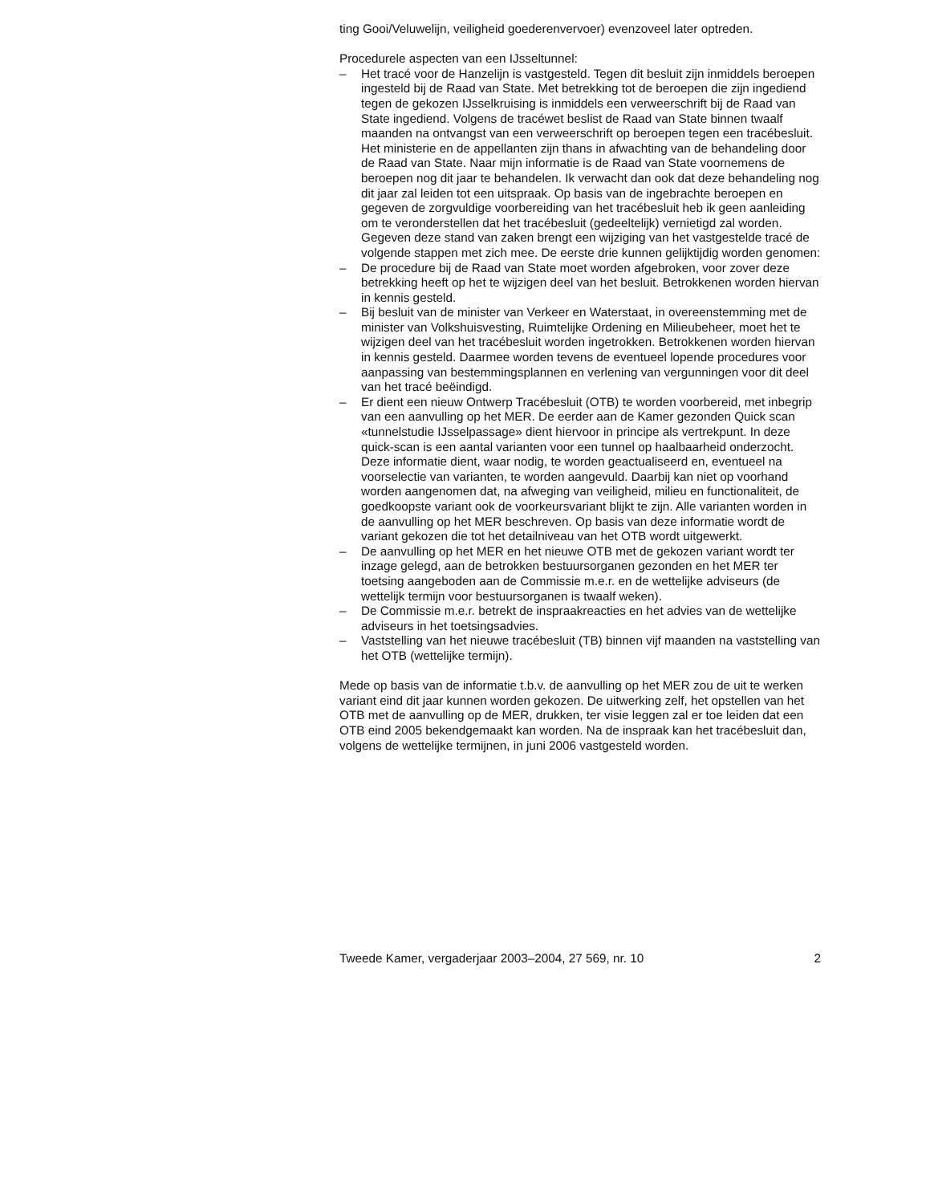ting Gooi/Veluwelijn, veiligheid goederenvervoer) evenzoveel later optreden.
Procedurele aspecten van een IJsseltunnel:
– Het tracé voor de Hanzelijn is vastgesteld. Tegen dit besluit zijn inmiddels beroepen ingesteld bij de Raad van State. Met betrekking tot de beroepen die zijn ingediend tegen de gekozen IJsselkruising is inmiddels een verweerschrift bij de Raad van State ingediend. Volgens de tracéwet beslist de Raad van State binnen twaalf maanden na ontvangst van een verweerschrift op beroepen tegen een tracébesluit. Het ministerie en de appellanten zijn thans in afwachting van de behandeling door de Raad van State. Naar mijn informatie is de Raad van State voornemens de beroepen nog dit jaar te behandelen. Ik verwacht dan ook dat deze behandeling nog dit jaar zal leiden tot een uitspraak. Op basis van de ingebrachte beroepen en gegeven de zorgvuldige voorbereiding van het tracébesluit heb ik geen aanleiding om te veronderstellen dat het tracébesluit (gedeeltelijk) vernietigd zal worden.
Gegeven deze stand van zaken brengt een wijziging van het vastgestelde tracé de volgende stappen met zich mee. De eerste drie kunnen gelijktijdig worden genomen:
– De procedure bij de Raad van State moet worden afgebroken, voor zover deze betrekking heeft op het te wijzigen deel van het besluit. Betrokkenen worden hiervan in kennis gesteld.
– Bij besluit van de minister van Verkeer en Waterstaat, in overeenstemming met de minister van Volkshuisvesting, Ruimtelijke Ordening en Milieubeheer, moet het te wijzigen deel van het tracébesluit worden ingetrokken. Betrokkenen worden hiervan in kennis gesteld. Daarmee worden tevens de eventueel lopende procedures voor aanpassing van bestemmingsplannen en verlening van vergunningen voor dit deel van het tracé beëindigd.
– Er dient een nieuw Ontwerp Tracébesluit (OTB) te worden voorbereid, met inbegrip van een aanvulling op het MER. De eerder aan de Kamer gezonden Quick scan «tunnelstudie IJsselpassage» dient hiervoor in principe als vertrekpunt. In deze quick-scan is een aantal varianten voor een tunnel op haalbaarheid onderzocht. Deze informatie dient, waar nodig, te worden geactualiseerd en, eventueel na voorselectie van varianten, te worden aangevuld. Daarbij kan niet op voorhand worden aangenomen dat, na afweging van veiligheid, milieu en functionaliteit, de goedkoopste variant ook de voorkeursvariant blijkt te zijn. Alle varianten worden in de aanvulling op het MER beschreven. Op basis van deze informatie wordt de variant gekozen die tot het detailniveau van het OTB wordt uitgewerkt.
– De aanvulling op het MER en het nieuwe OTB met de gekozen variant wordt ter inzage gelegd, aan de betrokken bestuursorganen gezonden en het MER ter toetsing aangeboden aan de Commissie m.e.r. en de wettelijke adviseurs (de wettelijk termijn voor bestuursorganen is twaalf weken).
– De Commissie m.e.r. betrekt de inspraakreacties en het advies van de wettelijke adviseurs in het toetsingsadvies.
– Vaststelling van het nieuwe tracébesluit (TB) binnen vijf maanden na vaststelling van het OTB (wettelijke termijn).
Mede op basis van de informatie t.b.v. de aanvulling op het MER zou de uit te werken variant eind dit jaar kunnen worden gekozen. De uitwerking zelf, het opstellen van het OTB met de aanvulling op de MER, drukken, ter visie leggen zal er toe leiden dat een OTB eind 2005 bekendgemaakt kan worden. Na de inspraak kan het tracébesluit dan, volgens de wettelijke termijnen, in juni 2006 vastgesteld worden.
Tweede Kamer, vergaderjaar 2003–2004, 27 569, nr. 10 2